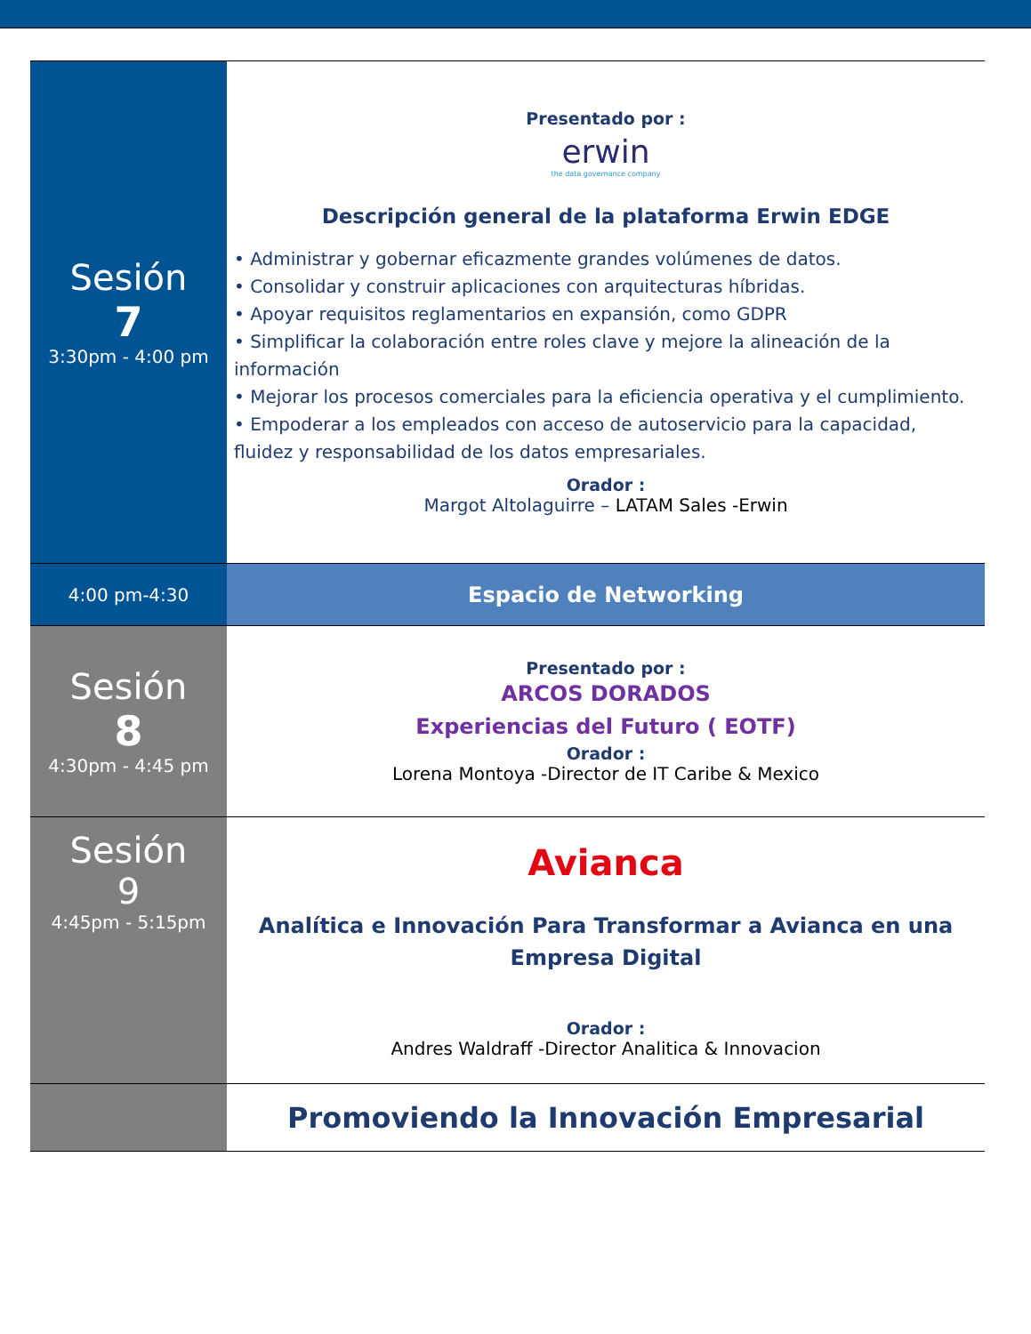| Sesión 7 3:30pm - 4:00 pm | Presentado por : erwin the data governance company Descripción general de la plataforma Erwin EDGE • Administrar y gobernar eficazmente grandes volúmenes de datos. • Consolidar y construir aplicaciones con arquitecturas híbridas. • Apoyar requisitos reglamentarios en expansión, como GDPR • Simplificar la colaboración entre roles clave y mejore la alineación de la información • Mejorar los procesos comerciales para la eficiencia operativa y el cumplimiento. • Empoderar a los empleados con acceso de autoservicio para la capacidad, fluidez y responsabilidad de los datos empresariales. Orador : Margot Altolaguirre – LATAM Sales -Erwin |
| 4:00 pm-4:30 | Espacio de Networking |
| Sesión 8 4:30pm - 4:45 pm | Presentado por : ARCOS DORADOS Experiencias del Futuro ( EOTF) Orador : Lorena Montoya -Director de IT Caribe & Mexico |
| Sesión 9 4:45pm - 5:15pm | Avianca Analítica e Innovación Para Transformar a Avianca en una Empresa Digital Orador : Andres Waldraff -Director Analitica & Innovacion |
| | Promoviendo la Innovación Empresarial |